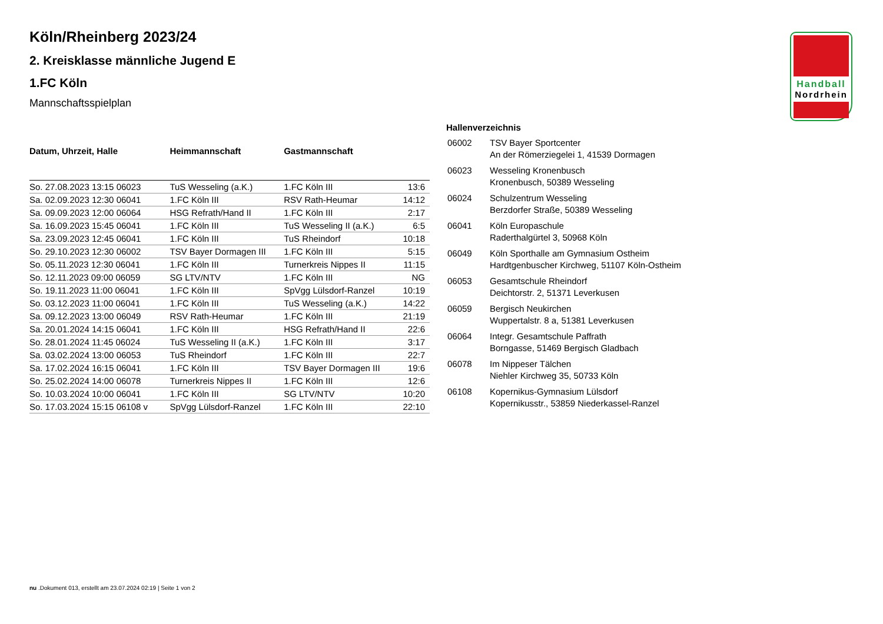Handball
Nordrhein
Köln/Rheinberg 2023/24
2. Kreisklasse männliche Jugend E
1.FC Köln
Mannschaftsspielplan
| Datum, Uhrzeit, Halle | Heimmannschaft | Gastmannschaft | |
| --- | --- | --- | --- |
| So. 27.08.2023 13:15 06023 | TuS Wesseling (a.K.) | 1.FC Köln III | 13:6 |
| Sa. 02.09.2023 12:30 06041 | 1.FC Köln III | RSV Rath-Heumar | 14:12 |
| Sa. 09.09.2023 12:00 06064 | HSG Refrath/Hand II | 1.FC Köln III | 2:17 |
| Sa. 16.09.2023 15:45 06041 | 1.FC Köln III | TuS Wesseling II (a.K.) | 6:5 |
| Sa. 23.09.2023 12:45 06041 | 1.FC Köln III | TuS Rheindorf | 10:18 |
| So. 29.10.2023 12:30 06002 | TSV Bayer Dormagen III | 1.FC Köln III | 5:15 |
| So. 05.11.2023 12:30 06041 | 1.FC Köln III | Turnerkreis Nippes II | 11:15 |
| So. 12.11.2023 09:00 06059 | SG LTV/NTV | 1.FC Köln III | NG |
| So. 19.11.2023 11:00 06041 | 1.FC Köln III | SpVgg Lülsdorf-Ranzel | 10:19 |
| So. 03.12.2023 11:00 06041 | 1.FC Köln III | TuS Wesseling (a.K.) | 14:22 |
| Sa. 09.12.2023 13:00 06049 | RSV Rath-Heumar | 1.FC Köln III | 21:19 |
| Sa. 20.01.2024 14:15 06041 | 1.FC Köln III | HSG Refrath/Hand II | 22:6 |
| So. 28.01.2024 11:45 06024 | TuS Wesseling II (a.K.) | 1.FC Köln III | 3:17 |
| Sa. 03.02.2024 13:00 06053 | TuS Rheindorf | 1.FC Köln III | 22:7 |
| Sa. 17.02.2024 16:15 06041 | 1.FC Köln III | TSV Bayer Dormagen III | 19:6 |
| So. 25.02.2024 14:00 06078 | Turnerkreis Nippes II | 1.FC Köln III | 12:6 |
| So. 10.03.2024 10:00 06041 | 1.FC Köln III | SG LTV/NTV | 10:20 |
| So. 17.03.2024 15:15 06108 v | SpVgg Lülsdorf-Ranzel | 1.FC Köln III | 22:10 |
Hallenverzeichnis
| 06002 | TSV Bayer Sportcenter An der Römerziegelei 1, 41539 Dormagen |
| 06023 | Wesseling Kronenbusch Kronenbusch, 50389 Wesseling |
| 06024 | Schulzentrum Wesseling Berzdorfer Straße, 50389 Wesseling |
| 06041 | Köln Europaschule Raderthalgürtel 3, 50968 Köln |
| 06049 | Köln Sporthalle am Gymnasium Ostheim Hardtgenbuscher Kirchweg, 51107 Köln-Ostheim |
| 06053 | Gesamtschule Rheindorf Deichtorstr. 2, 51371 Leverkusen |
| 06059 | Bergisch Neukirchen Wuppertalstr. 8 a, 51381 Leverkusen |
| 06064 | Integr. Gesamtschule Paffrath Borngasse, 51469 Bergisch Gladbach |
| 06078 | Im Nippeser Tälchen Niehler Kirchweg 35, 50733 Köln |
| 06108 | Kopernikus-Gymnasium Lülsdorf Kopernikusstr., 53859 Niederkassel-Ranzel |
nu .Dokument 013, erstellt am 23.07.2024 02:19 | Seite 1 von 2